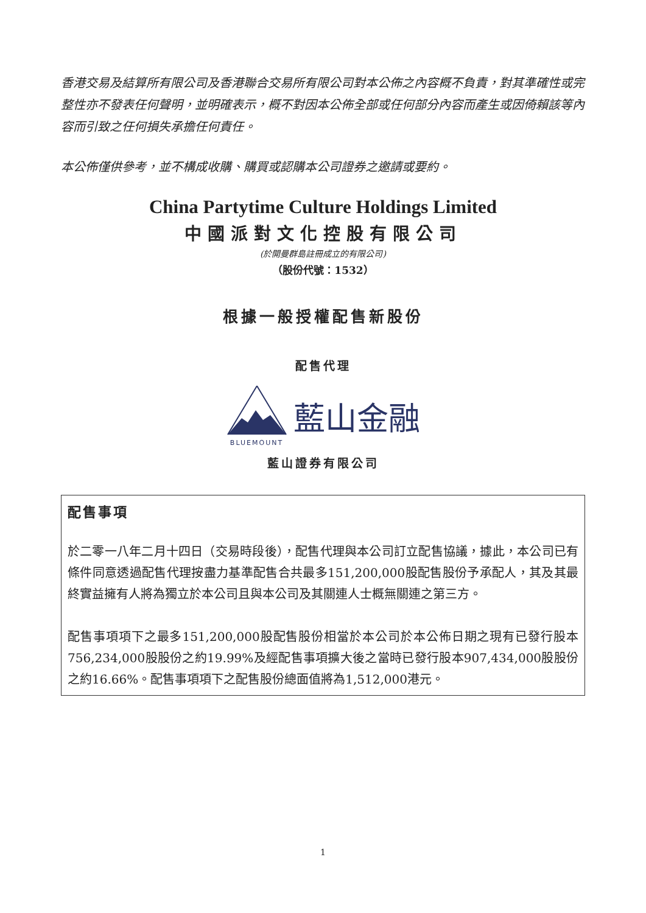香港交易及結算所有限公司及香港聯合交易所有限公司對本公佈之內容概不負責，對其準確性或完整性亦不發表任何聲明，並明確表示，概不對因本公佈全部或任何部分內容而產生或因倚賴該等內容而引致之任何損失承擔任何責任。
本公佈僅供參考，並不構成收購、購買或認購本公司證券之邀請或要約。
China Partytime Culture Holdings Limited
中國派對文化控股有限公司
(於開曼群島註冊成立的有限公司)
（股份代號：1532）
根據一般授權配售新股份
配售代理
BLUEMOUNT
藍山金融
藍山證券有限公司
配售事項
於二零一八年二月十四日（交易時段後），配售代理與本公司訂立配售協議，據此，本公司已有條件同意透過配售代理按盡力基準配售合共最多151,200,000股配售股份予承配人，其及其最終實益擁有人將為獨立於本公司且與本公司及其關連人士概無關連之第三方。
配售事項項下之最多151,200,000股配售股份相當於本公司於本公佈日期之現有已發行股本756,234,000股股份之約19.99%及經配售事項擴大後之當時已發行股本907,434,000股股份之約16.66%。配售事項項下之配售股份總面值將為1,512,000港元。
1